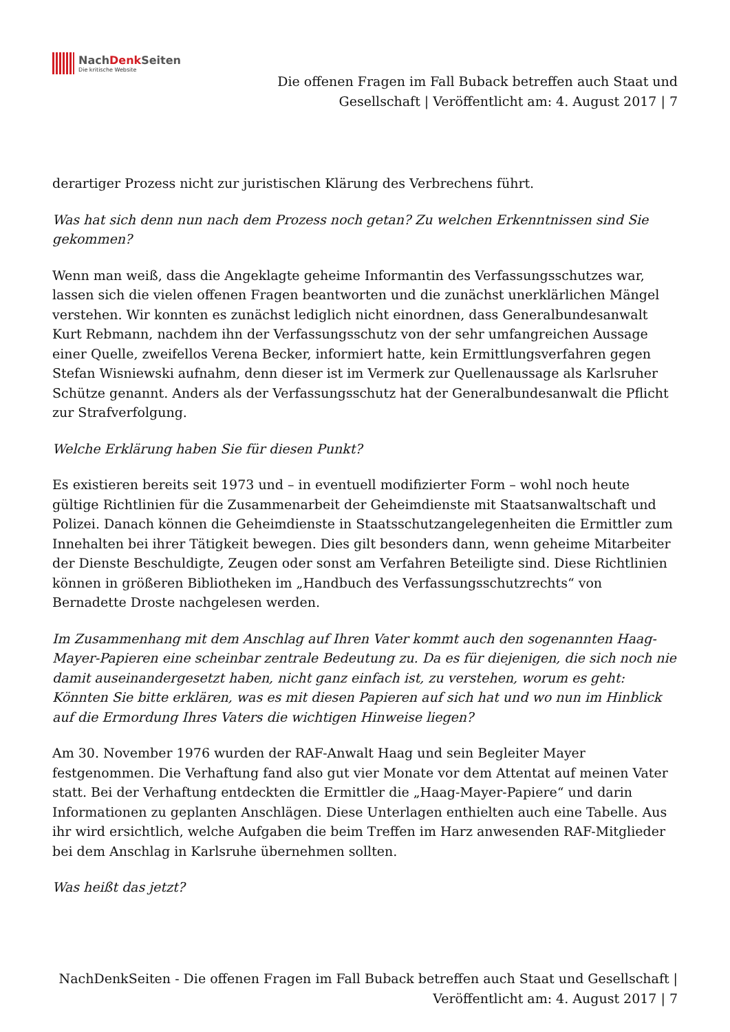NachDenk Seiten
Die kritische Website
Die offenen Fragen im Fall Buback betreffen auch Staat und Gesellschaft | Veröffentlicht am: 4. August 2017 | 7
derartiger Prozess nicht zur juristischen Klärung des Verbrechens führt.
Was hat sich denn nun nach dem Prozess noch getan? Zu welchen Erkenntnissen sind Sie gekommen?
Wenn man weiß, dass die Angeklagte geheime Informantin des Verfassungsschutzes war, lassen sich die vielen offenen Fragen beantworten und die zunächst unerklärlichen Mängel verstehen. Wir konnten es zunächst lediglich nicht einordnen, dass Generalbundesanwalt Kurt Rebmann, nachdem ihn der Verfassungsschutz von der sehr umfangreichen Aussage einer Quelle, zweifellos Verena Becker, informiert hatte, kein Ermittlungsverfahren gegen Stefan Wisniewski aufnahm, denn dieser ist im Vermerk zur Quellenaussage als Karlsruher Schütze genannt. Anders als der Verfassungsschutz hat der Generalbundesanwalt die Pflicht zur Strafverfolgung.
Welche Erklärung haben Sie für diesen Punkt?
Es existieren bereits seit 1973 und – in eventuell modifizierter Form – wohl noch heute gültige Richtlinien für die Zusammenarbeit der Geheimdienste mit Staatsanwaltschaft und Polizei. Danach können die Geheimdienste in Staatsschutzangelegenheiten die Ermittler zum Innehalten bei ihrer Tätigkeit bewegen. Dies gilt besonders dann, wenn geheime Mitarbeiter der Dienste Beschuldigte, Zeugen oder sonst am Verfahren Beteiligte sind. Diese Richtlinien können in größeren Bibliotheken im „Handbuch des Verfassungsschutzrechts“ von Bernadette Droste nachgelesen werden.
Im Zusammenhang mit dem Anschlag auf Ihren Vater kommt auch den sogenannten Haag-Mayer-Papieren eine scheinbar zentrale Bedeutung zu. Da es für diejenigen, die sich noch nie damit auseinandergesetzt haben, nicht ganz einfach ist, zu verstehen, worum es geht: Könnten Sie bitte erklären, was es mit diesen Papieren auf sich hat und wo nun im Hinblick auf die Ermordung Ihres Vaters die wichtigen Hinweise liegen?
Am 30. November 1976 wurden der RAF-Anwalt Haag und sein Begleiter Mayer festgenommen. Die Verhaftung fand also gut vier Monate vor dem Attentat auf meinen Vater statt. Bei der Verhaftung entdeckten die Ermittler die „Haag-Mayer-Papiere“ und darin Informationen zu geplanten Anschlägen. Diese Unterlagen enthielten auch eine Tabelle. Aus ihr wird ersichtlich, welche Aufgaben die beim Treffen im Harz anwesenden RAF-Mitglieder bei dem Anschlag in Karlsruhe übernehmen sollten.
Was heißt das jetzt?
NachDenkSeiten - Die offenen Fragen im Fall Buback betreffen auch Staat und Gesellschaft | Veröffentlicht am: 4. August 2017 | 7